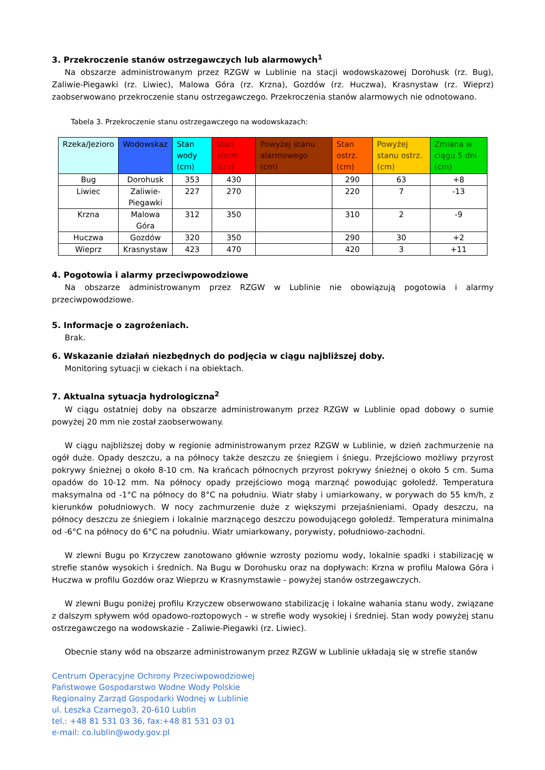3. Przekroczenie stanów ostrzegawczych lub alarmowych<sup>1</sup>
Na obszarze administrowanym przez RZGW w Lublinie na stacji wodowskazowej Dorohusk (rz. Bug), Zaliwie-Piegawki (rz. Liwiec), Malowa Góra (rz. Krzna), Gozdów (rz. Huczwa), Krasnystaw (rz. Wieprz) zaobserwowano przekroczenie stanu ostrzegawczego. Przekroczenia stanów alarmowych nie odnotowano.
Tabela 3. Przekroczenie stanu ostrzegawczego na wodowskazach:
| Rzeka/Jezioro | Wodowskaz | Stan wody (cm) | Stan alarm. (cm) | Powyżej stanu alarmowego (cm) | Stan ostrz. (cm) | Powyżej stanu ostrz. (cm) | Zmiana w ciągu 5 dni (cm) |
| --- | --- | --- | --- | --- | --- | --- | --- |
| Bug | Dorohusk | 353 | 430 | | 290 | 63 | +8 |
| Liwiec | Zaliwie- Piegawki | 227 | 270 | | 220 | 7 | -13 |
| Krzna | Malowa Góra | 312 | 350 | | 310 | 2 | -9 |
| Huczwa | Gozdów | 320 | 350 | | 290 | 30 | +2 |
| Wieprz | Krasnystaw | 423 | 470 | | 420 | 3 | +11 |
4. Pogotowia i alarmy przeciwpowodziowe
Na obszarze administrowanym przez RZGW w Lublinie nie obowiązują pogotowia i alarmy przeciwpowodziowe.
5. Informacje o zagrożeniach.
Brak.
6. Wskazanie działań niezbędnych do podjęcia w ciągu najbliższej doby.
Monitoring sytuacji w ciekach i na obiektach.
7. Aktualna sytuacja hydrologiczna<sup>2</sup>
W ciągu ostatniej doby na obszarze administrowanym przez RZGW w Lublinie opad dobowy o sumie powyżej 20 mm nie został zaobserwowany.
W ciągu najbliższej doby w regionie administrowanym przez RZGW w Lublinie, w dzień zachmurzenie na ogół duże. Opady deszczu, a na północy także deszczu ze śniegiem i śniegu. Przejściowo możliwy przyrost pokrywy śnieżnej o około 8-10 cm. Na krańcach północnych przyrost pokrywy śnieżnej o około 5 cm. Suma opadów do 10-12 mm. Na północy opady przejściowo mogą marznąć powodując gołoledź. Temperatura maksymalna od -1°C na północy do 8°C na południu. Wiatr słaby i umiarkowany, w porywach do 55 km/h, z kierunków południowych. W nocy zachmurzenie duże z większymi przejaśnieniami. Opady deszczu, na północy deszczu ze śniegiem i lokalnie marznącego deszczu powodującego gołoledź. Temperatura minimalna od -6°C na północy do 6°C na południu. Wiatr umiarkowany, porywisty, południowo-zachodni.
W zlewni Bugu po Krzyczew zanotowano głównie wzrosty poziomu wody, lokalnie spadki i stabilizację w strefie stanów wysokich i średnich. Na Bugu w Dorohusku oraz na dopływach: Krzna w profilu Malowa Góra i Huczwa w profilu Gozdów oraz Wieprzu w Krasnymstawie - powyżej stanów ostrzegawczych.
W zlewni Bugu poniżej profilu Krzyczew obserwowano stabilizację i lokalne wahania stanu wody, związane z dalszym spływem wód opadowo-roztopowych – w strefie wody wysokiej i średniej. Stan wody powyżej stanu ostrzegawczego na wodowskazie - Zaliwie-Piegawki (rz. Liwiec).
Obecnie stany wód na obszarze administrowanym przez RZGW w Lublinie układają się w strefie stanów
Centrum Operacyjne Ochrony Przeciwpowodziowej
Państwowe Gospodarstwo Wodne Wody Polskie
Regionalny Zarząd Gospodarki Wodnej w Lublinie
ul. Leszka Czarnego3, 20-610 Lublin
tel.: +48 81 531 03 36, fax:+48 81 531 03 01
e-mail: co.lublin@wody.gov.pl